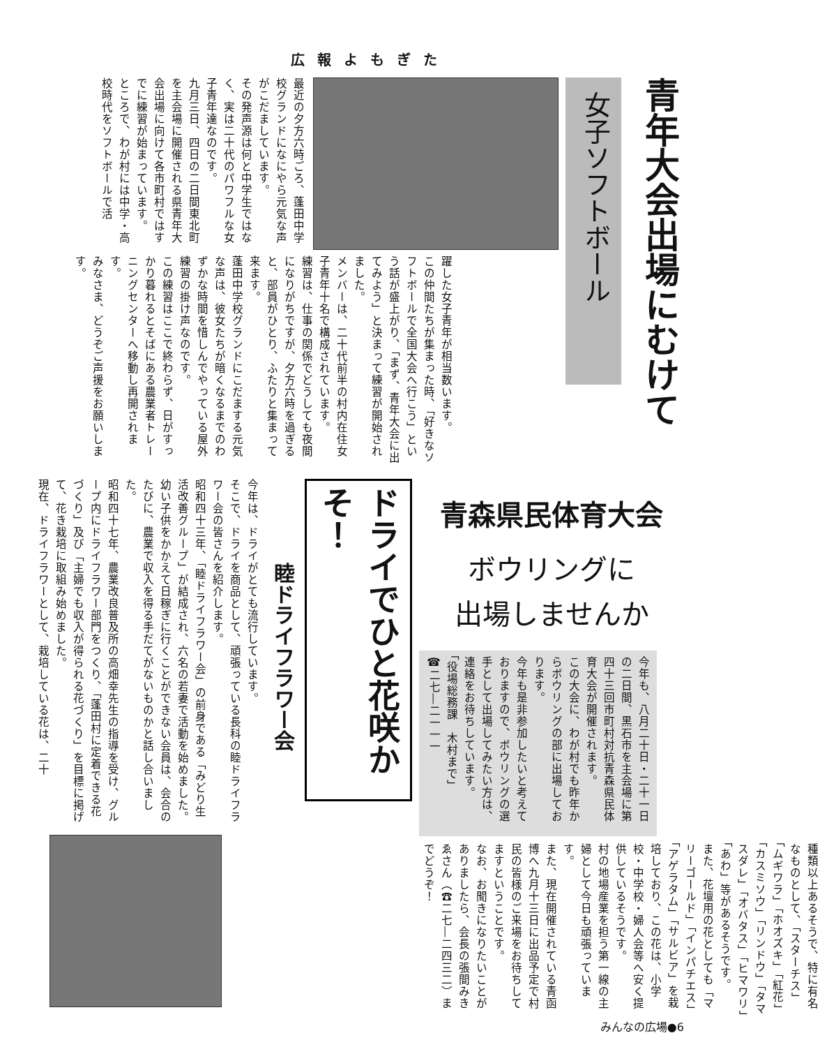広報よもぎた
青年大会出場にむけて
女子ソフトボール
最近の夕方六時ごろ、蓬田中学校グランドになにやら元気な声がこだましています。
その発声源は何と中学生ではなく、実は二十代のパワフルな女子青年達なのです。
九月三日、四日の二日間東北町を主会場に開催される県青年大会出場に向けて各市町村ではすでに練習が始まっています。
ところで、わが村には中学・高校時代をソフトボールで活
躍した女子青年が相当数います。
この仲間たちが集まった時、「好きなソフトボールで全国大会へ行こう」という話が盛上がり、「まず、青年大会に出てみよう」と決まって練習が開始されました。
メンバーは、二十代前半の村内在住女子青年十名で構成されています。
練習は、仕事の関係でどうしても夜間になりがちですが、夕方六時を過ぎると、部員がひとり、ふたりと集まって来ます。
蓬田中学校グランドにこだまする元気な声は、彼女たちが暗くなるまでのわずかな時間を惜しんでやっている屋外練習の掛け声なのです。
この練習はここで終わらず、日がすっかり暮れるとそばにある農業者トレーニングセンターへ移動し再開されます。
みなさま、どうぞご声援をお願いします。
青森県民体育大会
ボウリングに
出場しませんか
今年も、八月二十日・二十一日の二日間、黒石市を主会場に第四十三回市町村対抗青森県民体育大会が開催されます。
この大会に、わが村でも昨年からボウリングの部に出場しております。
今年も是非参加したいと考えておりますので、ボウリングの選手として出場してみたい方は、連絡をお待ちしています。
「役場総務課　木村まで」
☎二七―二一一一
種類以上あるそうで、特に有名なものとして、「スターチス」「ムギワラ」「ホオズキ」「紅花」「カスミソウ」「リンドウ」「タマスダレ」「オバタス」「ヒマワリ」「あわ」等があるそうです。
また、花壇用の花としても「マリーゴールド」「インパチエス」「アゲラタム」「サルビア」を栽培しており、この花は、小学校・中学校・婦人会等へ安く提供しているそうです。
村の地場産業を担う第一線の主婦として今日も頑張っています。
また、現在開催されている青函博へ九月十三日に出品予定で村民の皆様のご来場をお待ちしてますということです。
なお、お聞きになりたいことがありましたら、会長の張間みきゑさん（☎二七―二四三二）までどうぞ！
ドライでひと花咲かそ！
睦ドライフラワー会
今年は、ドライがとても流行しています。
そこで、ドライを商品として、頑張っている長科の睦ドライフラワー会の皆さんを紹介します。
昭和四十三年、「睦ドライフラワー会」の前身である「みどり生活改善グループ」が結成され、六名の若妻で活動を始めました。
幼い子供をかかえて日稼ぎに行くことができない会員は、会合のたびに、農業で収入を得る手だてがないものかと話し合いました。
昭和四十七年、農業改良普及所の高畑幸先生の指導を受け、グループ内にドライフラワー部門をつくり、「蓬田村に定着できる花づくり」及び「主婦でも収入が得られる花づくり」を目標に掲げて、花き栽培に取組み始めました。
現在、ドライフラワーとして、栽培している花は、二十
みんなの広場●6